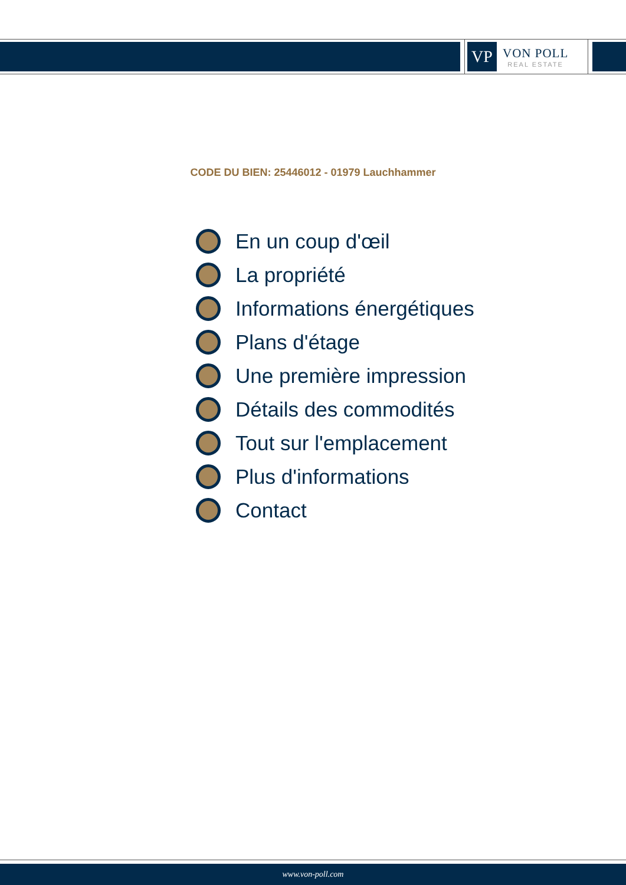VP
VON POLL
REAL ESTATE
CODE DU BIEN: 25446012 - 01979 Lauchhammer
En un coup d'œil
La propriété
Informations énergétiques
Plans d'étage
Une première impression
Détails des commodités
Tout sur l'emplacement
Plus d'informations
Contact
www.von-poll.com